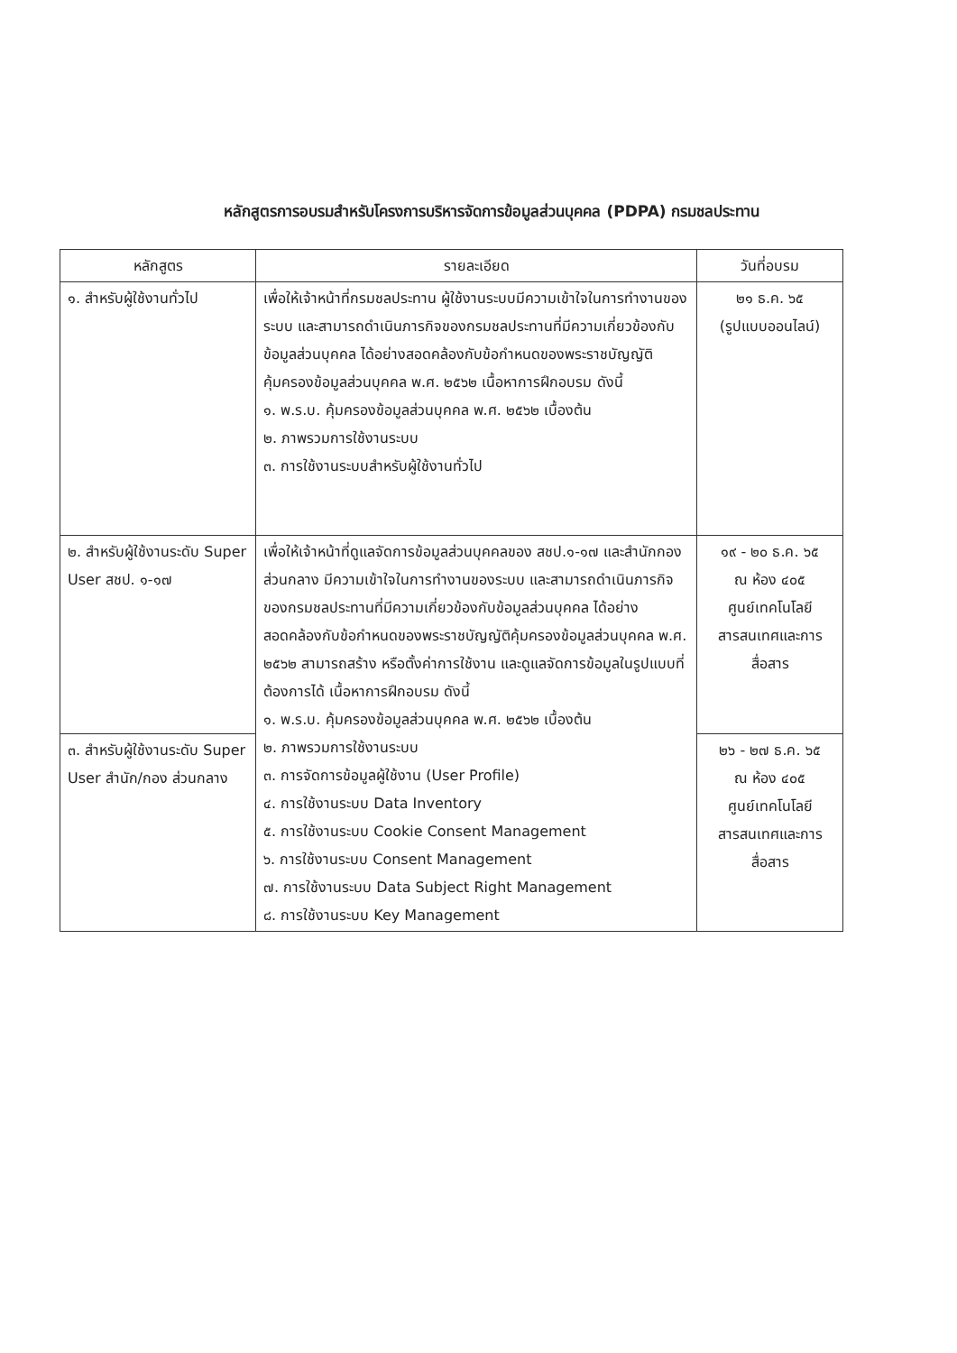หลักสูตรการอบรมสำหรับโครงการบริหารจัดการข้อมูลส่วนบุคคล (PDPA) กรมชลประทาน
| หลักสูตร | รายละเอียด | วันที่อบรม |
| --- | --- | --- |
| ๑. สำหรับผู้ใช้งานทั่วไป | เพื่อให้เจ้าหน้าที่กรมชลประทาน ผู้ใช้งานระบบมีความเข้าใจในการทำงานของระบบ และสามารถดำเนินภารกิจของกรมชลประทานที่มีความเกี่ยวข้องกับข้อมูลส่วนบุคคล ได้อย่างสอดคล้องกับข้อกำหนดของพระราชบัญญัติคุ้มครองข้อมูลส่วนบุคคล พ.ศ. ๒๕๖๒ เนื้อหาการฝึกอบรม ดังนี้ ๑. พ.ร.บ. คุ้มครองข้อมูลส่วนบุคคล พ.ศ. ๒๕๖๒ เบื้องต้น ๒. ภาพรวมการใช้งานระบบ ๓. การใช้งานระบบสำหรับผู้ใช้งานทั่วไป | ๒๑ ธ.ค. ๖๕ (รูปแบบออนไลน์) |
| ๒. สำหรับผู้ใช้งานระดับ Super User สชป. ๑-๑๗ | เพื่อให้เจ้าหน้าที่ดูแลจัดการข้อมูลส่วนบุคคลของ สชป.๑-๑๗ และสำนักกอง ส่วนกลาง มีความเข้าใจในการทำงานของระบบ และสามารถดำเนินภารกิจของกรมชลประทานที่มีความเกี่ยวข้องกับข้อมูลส่วนบุคคล ได้อย่างสอดคล้องกับข้อกำหนดของพระราชบัญญัติคุ้มครองข้อมูลส่วนบุคคล พ.ศ. ๒๕๖๒ สามารถสร้าง หรือตั้งค่าการใช้งาน และดูแลจัดการข้อมูลในรูปแบบที่ต้องการได้ เนื้อหาการฝึกอบรม ดังนี้ ๑. พ.ร.บ. คุ้มครองข้อมูลส่วนบุคคล พ.ศ. ๒๕๖๒ เบื้องต้น ๒. ภาพรวมการใช้งานระบบ ๓. การจัดการข้อมูลผู้ใช้งาน (User Profile) ๔. การใช้งานระบบ Data Inventory ๕. การใช้งานระบบ Cookie Consent Management ๖. การใช้งานระบบ Consent Management ๗. การใช้งานระบบ Data Subject Right Management ๘. การใช้งานระบบ Key Management | ๑๙ - ๒๐ ธ.ค. ๖๕ ณ ห้อง ๔๐๕ ศูนย์เทคโนโลยีสารสนเทศและการสื่อสาร |
| ๓. สำหรับผู้ใช้งานระดับ Super User สำนัก/กอง ส่วนกลาง | | ๒๖ - ๒๗ ธ.ค. ๖๕ ณ ห้อง ๔๐๕ ศูนย์เทคโนโลยีสารสนเทศและการสื่อสาร |